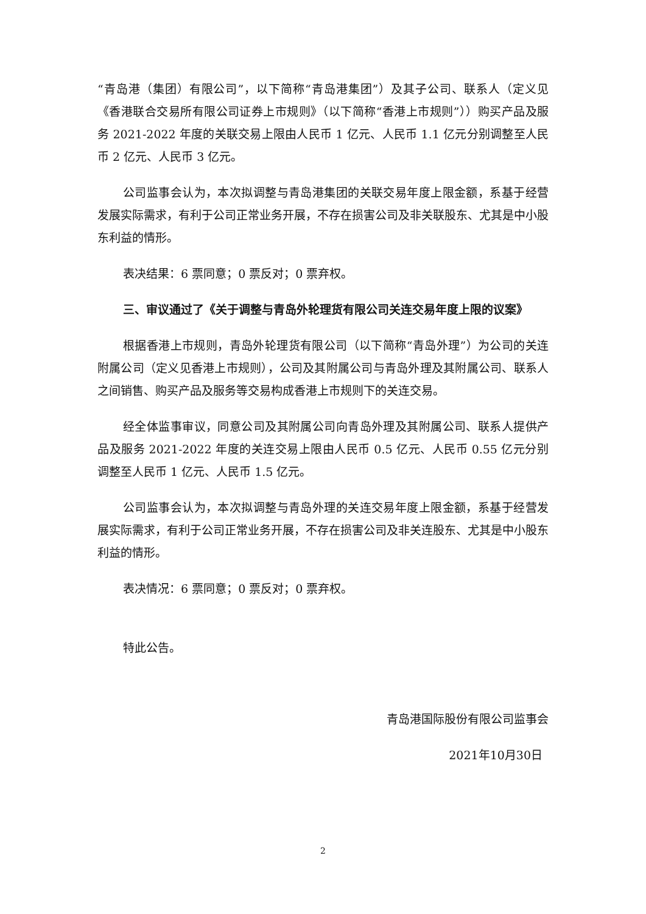“青岛港（集团）有限公司”，以下简称“青岛港集团”）及其子公司、联系人（定义见《香港联合交易所有限公司证券上市规则》（以下简称“香港上市规则”））购买产品及服务 2021-2022 年度的关联交易上限由人民币 1 亿元、人民币 1.1 亿元分别调整至人民币 2 亿元、人民币 3 亿元。
公司监事会认为，本次拟调整与青岛港集团的关联交易年度上限金额，系基于经营发展实际需求，有利于公司正常业务开展，不存在损害公司及非关联股东、尤其是中小股东利益的情形。
表决结果：6 票同意；0 票反对；0 票弃权。
三、审议通过了《关于调整与青岛外轮理货有限公司关连交易年度上限的议案》
根据香港上市规则，青岛外轮理货有限公司（以下简称“青岛外理”）为公司的关连附属公司（定义见香港上市规则），公司及其附属公司与青岛外理及其附属公司、联系人之间销售、购买产品及服务等交易构成香港上市规则下的关连交易。
经全体监事审议，同意公司及其附属公司向青岛外理及其附属公司、联系人提供产品及服务 2021-2022 年度的关连交易上限由人民币 0.5 亿元、人民币 0.55 亿元分别调整至人民币 1 亿元、人民币 1.5 亿元。
公司监事会认为，本次拟调整与青岛外理的关连交易年度上限金额，系基于经营发展实际需求，有利于公司正常业务开展，不存在损害公司及非关连股东、尤其是中小股东利益的情形。
表决情况：6 票同意；0 票反对；0 票弃权。
特此公告。
青岛港国际股份有限公司监事会
2021年10月30日
2